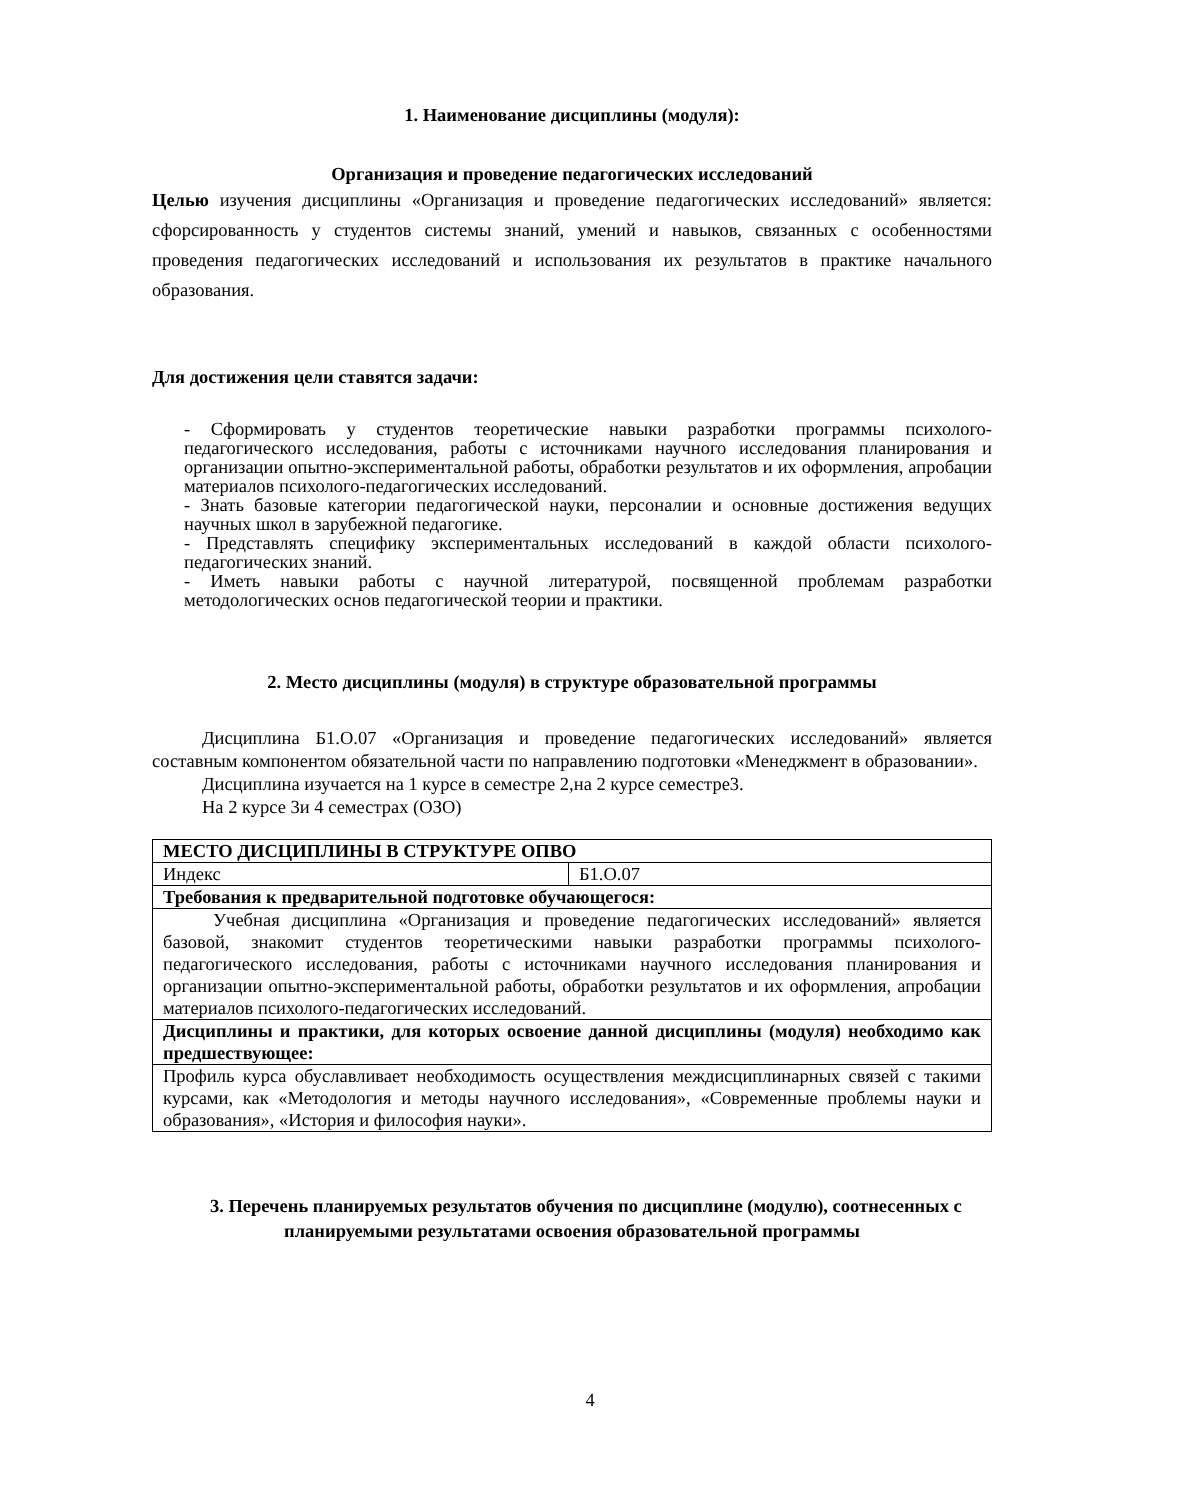1. Наименование дисциплины (модуля):
Организация и проведение педагогических исследований
Целью изучения дисциплины «Организация и проведение педагогических исследований» является: сфорсированность у студентов системы знаний, умений и навыков, связанных с особенностями проведения педагогических исследований и использования их результатов в практике начального образования.
Для достижения цели ставятся задачи:
- Сформировать у студентов теоретические навыки разработки программы психолого-педагогического исследования, работы с источниками научного исследования планирования и организации опытно-экспериментальной работы, обработки результатов и их оформления, апробации материалов психолого-педагогических исследований.
- Знать базовые категории педагогической науки, персоналии и основные достижения ведущих научных школ в зарубежной педагогике.
- Представлять специфику экспериментальных исследований в каждой области психолого-педагогических знаний.
- Иметь навыки работы с научной литературой, посвященной проблемам разработки методологических основ педагогической теории и практики.
2. Место дисциплины (модуля) в структуре образовательной программы
Дисциплина Б1.О.07 «Организация и проведение педагогических исследований» является составным компонентом обязательной части по направлению подготовки «Менеджмент в образовании».
Дисциплина изучается на 1 курсе в семестре 2,на 2 курсе семестре3.
На 2 курсе 3и 4 семестрах (ОЗО)
| МЕСТО ДИСЦИПЛИНЫ В СТРУКТУРЕ ОПВО | |
| Индекс | Б1.О.07 |
| Требования к предварительной подготовке обучающегося: | |
| Учебная дисциплина «Организация и проведение педагогических исследований» является базовой, знакомит студентов теоретическими навыки разработки программы психолого-педагогического исследования, работы с источниками научного исследования планирования и организации опытно-экспериментальной работы, обработки результатов и их оформления, апробации материалов психолого-педагогических исследований. | |
| Дисциплины и практики, для которых освоение данной дисциплины (модуля) необходимо как предшествующее: | |
| Профиль курса обуславливает необходимость осуществления междисциплинарных связей с такими курсами, как «Методология и методы научного исследования», «Современные проблемы науки и образования», «История и философия науки». | |
3. Перечень планируемых результатов обучения по дисциплине (модулю), соотнесенных с планируемыми результатами освоения образовательной программы
4